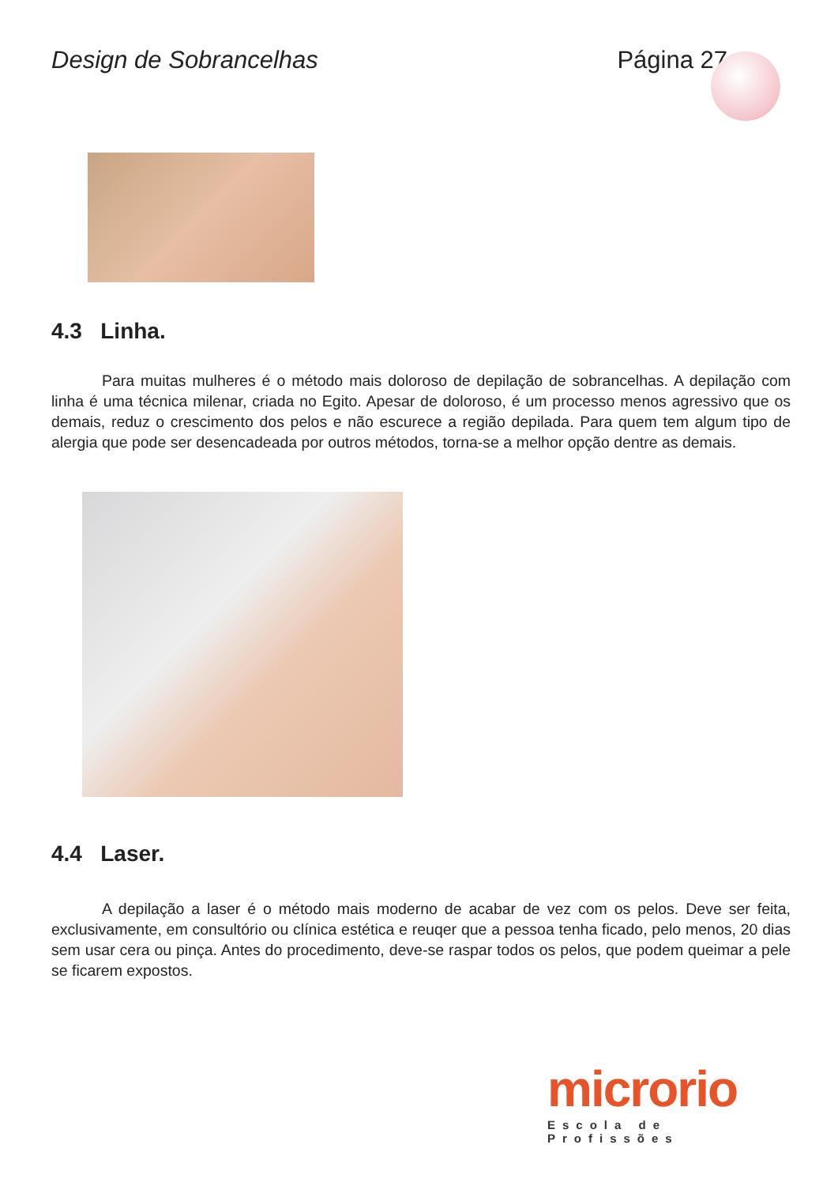Design de Sobrancelhas Página 27
4.3 Linha.
Para muitas mulheres é o método mais doloroso de depilação de sobrancelhas. A depilação com linha é uma técnica milenar, criada no Egito. Apesar de doloroso, é um processo menos agressivo que os demais, reduz o crescimento dos pelos e não escurece a região depilada. Para quem tem algum tipo de alergia que pode ser desencadeada por outros métodos, torna-se a melhor opção dentre as demais.
4.4 Laser.
A depilação a laser é o método mais moderno de acabar de vez com os pelos. Deve ser feita, exclusivamente, em consultório ou clínica estética e reuqer que a pessoa tenha ficado, pelo menos, 20 dias sem usar cera ou pinça. Antes do procedimento, deve-se raspar todos os pelos, que podem queimar a pele se ficarem expostos.
microrio
Escola de Profissões